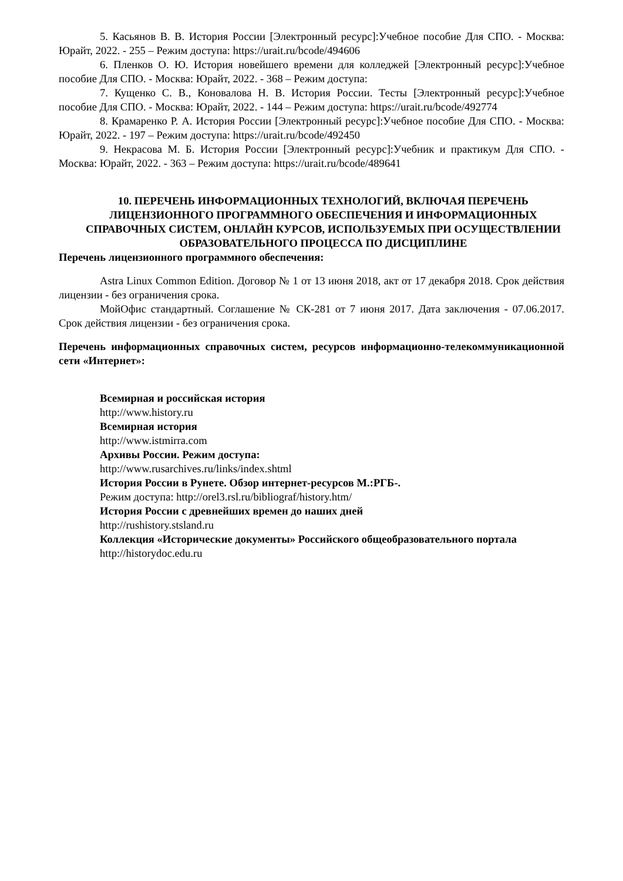5. Касьянов В. В. История России [Электронный ресурс]:Учебное пособие Для СПО. - Москва: Юрайт, 2022. - 255 – Режим доступа: https://urait.ru/bcode/494606
6. Пленков О. Ю. История новейшего времени для колледжей [Электронный ресурс]:Учебное пособие Для СПО. - Москва: Юрайт, 2022. - 368 – Режим доступа:
7. Кущенко С. В., Коновалова Н. В. История России. Тесты [Электронный ресурс]:Учебное пособие Для СПО. - Москва: Юрайт, 2022. - 144 – Режим доступа: https://urait.ru/bcode/492774
8. Крамаренко Р. А. История России [Электронный ресурс]:Учебное пособие Для СПО. - Москва: Юрайт, 2022. - 197 – Режим доступа: https://urait.ru/bcode/492450
9. Некрасова М. Б. История России [Электронный ресурс]:Учебник и практикум Для СПО. - Москва: Юрайт, 2022. - 363 – Режим доступа: https://urait.ru/bcode/489641
10. ПЕРЕЧЕНЬ ИНФОРМАЦИОННЫХ ТЕХНОЛОГИЙ, ВКЛЮЧАЯ ПЕРЕЧЕНЬ ЛИЦЕНЗИОННОГО ПРОГРАММНОГО ОБЕСПЕЧЕНИЯ И ИНФОРМАЦИОННЫХ СПРАВОЧНЫХ СИСТЕМ, ОНЛАЙН КУРСОВ, ИСПОЛЬЗУЕМЫХ ПРИ ОСУЩЕСТВЛЕНИИ ОБРАЗОВАТЕЛЬНОГО ПРОЦЕССА ПО ДИСЦИПЛИНЕ
Перечень лицензионного программного обеспечения:
Astra Linux Common Edition. Договор № 1 от 13 июня 2018, акт от 17 декабря 2018. Срок действия лицензии - без ограничения срока.
МойОфис стандартный. Соглашение № СК-281 от 7 июня 2017. Дата заключения - 07.06.2017. Срок действия лицензии - без ограничения срока.
Перечень информационных справочных систем, ресурсов информационно-телекоммуникационной сети «Интернет»:
Всемирная и российская история
http://www.history.ru
Всемирная история
http://www.istmirra.com
Архивы России. Режим доступа:
http://www.rusarchives.ru/links/index.shtml
История России в Рунете. Обзор интернет-ресурсов М.:РГБ-.
Режим доступа: http://orel3.rsl.ru/bibliograf/history.htm/
История России с древнейших времен до наших дней
http://rushistory.stsland.ru
Коллекция «Исторические документы» Российского общеобразовательного портала
http://historydoc.edu.ru